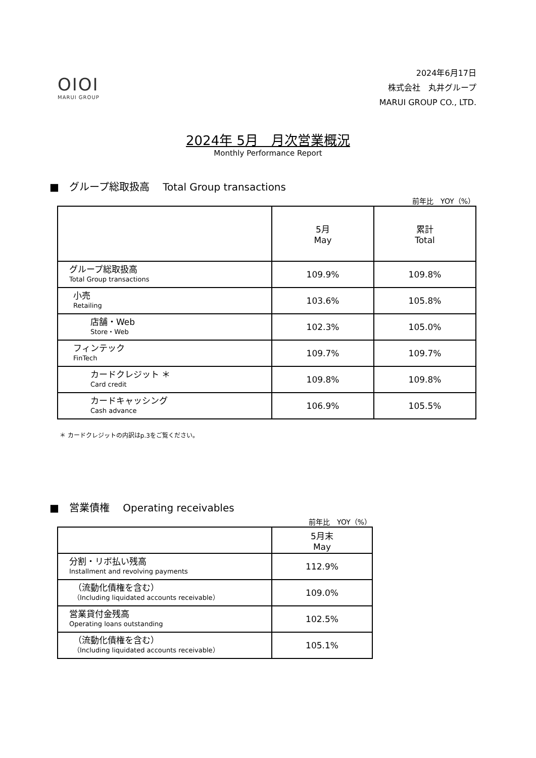OIOI
MARUI GROUP
2024年6月17日
株式会社　丸井グループ
MARUI GROUP CO., LTD.
2024年 5月　月次営業概況
Monthly Performance Report
■　グループ総取扱高　 Total Group transactions
前年比　YOY（%）
| | 5月 May | 累計 Total |
| --- | --- | --- |
| グループ総取扱高 Total Group transactions | 109.9% | 109.8% |
| 小売 Retailing | 103.6% | 105.8% |
| 店舗・Web Store・Web | 102.3% | 105.0% |
| フィンテック FinTech | 109.7% | 109.7% |
| カードクレジット ＊ Card credit | 109.8% | 109.8% |
| カードキャッシング Cash advance | 106.9% | 105.5% |
＊ カードクレジットの内訳はp.3をご覧ください。
■　営業債権　 Operating receivables
前年比　YOY（%）
| | 5月末 May |
| --- | --- |
| 分割・リボ払い残高 Installment and revolving payments | 112.9% |
| （流動化債権を含む） （Including liquidated accounts receivable） | 109.0% |
| 営業貸付金残高 Operating loans outstanding | 102.5% |
| （流動化債権を含む） （Including liquidated accounts receivable） | 105.1% |